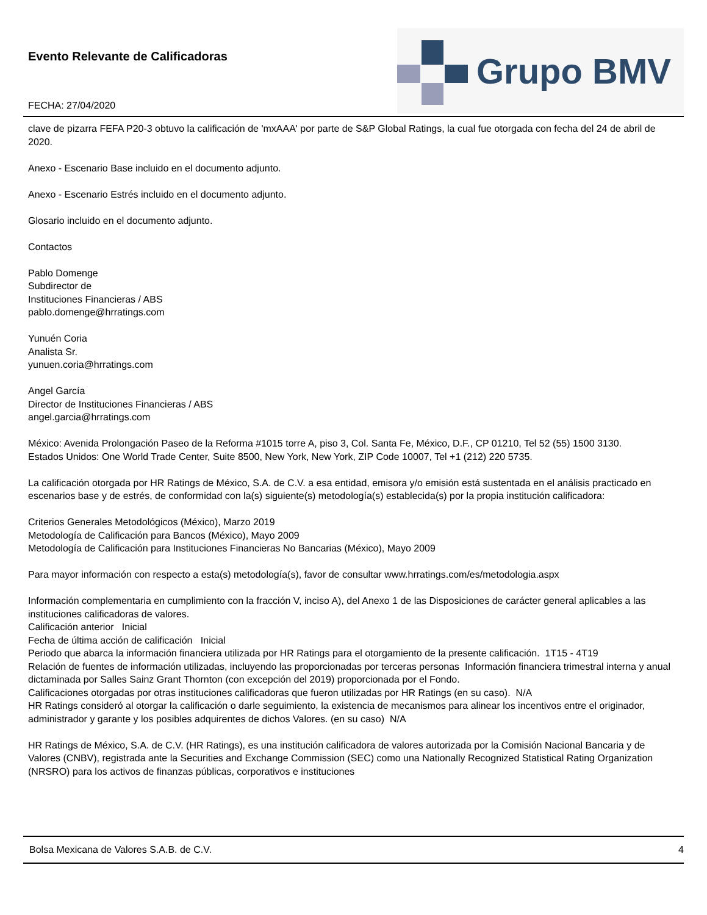Evento Relevante de Calificadoras
FECHA: 27/04/2020
Grupo BMV
clave de pizarra FEFA P20-3 obtuvo la calificación de 'mxAAA' por parte de S&P Global Ratings, la cual fue otorgada con fecha del 24 de abril de 2020.
Anexo - Escenario Base incluido en el documento adjunto.
Anexo - Escenario Estrés incluido en el documento adjunto.
Glosario incluido en el documento adjunto.
Contactos
Pablo Domenge
Subdirector de
Instituciones Financieras / ABS
pablo.domenge@hrratings.com
Yunuén Coria
Analista Sr.
yunuen.coria@hrratings.com
Angel García
Director de Instituciones Financieras / ABS
angel.garcia@hrratings.com
México: Avenida Prolongación Paseo de la Reforma #1015 torre A, piso 3, Col. Santa Fe, México, D.F., CP 01210, Tel 52 (55) 1500 3130.
Estados Unidos: One World Trade Center, Suite 8500, New York, New York, ZIP Code 10007, Tel +1 (212) 220 5735.
La calificación otorgada por HR Ratings de México, S.A. de C.V. a esa entidad, emisora y/o emisión está sustentada en el análisis practicado en escenarios base y de estrés, de conformidad con la(s) siguiente(s) metodología(s) establecida(s) por la propia institución calificadora:
Criterios Generales Metodológicos (México), Marzo 2019
Metodología de Calificación para Bancos (México), Mayo 2009
Metodología de Calificación para Instituciones Financieras No Bancarias (México), Mayo 2009
Para mayor información con respecto a esta(s) metodología(s), favor de consultar www.hrratings.com/es/metodologia.aspx
Información complementaria en cumplimiento con la fracción V, inciso A), del Anexo 1 de las Disposiciones de carácter general aplicables a las instituciones calificadoras de valores.
Calificación anterior Inicial
Fecha de última acción de calificación Inicial
Periodo que abarca la información financiera utilizada por HR Ratings para el otorgamiento de la presente calificación. 1T15 - 4T19
Relación de fuentes de información utilizadas, incluyendo las proporcionadas por terceras personas Información financiera trimestral interna y anual dictaminada por Salles Sainz Grant Thornton (con excepción del 2019) proporcionada por el Fondo.
Calificaciones otorgadas por otras instituciones calificadoras que fueron utilizadas por HR Ratings (en su caso). N/A
HR Ratings consideró al otorgar la calificación o darle seguimiento, la existencia de mecanismos para alinear los incentivos entre el originador, administrador y garante y los posibles adquirentes de dichos Valores. (en su caso) N/A
HR Ratings de México, S.A. de C.V. (HR Ratings), es una institución calificadora de valores autorizada por la Comisión Nacional Bancaria y de Valores (CNBV), registrada ante la Securities and Exchange Commission (SEC) como una Nationally Recognized Statistical Rating Organization (NRSRO) para los activos de finanzas públicas, corporativos e instituciones
Bolsa Mexicana de Valores S.A.B. de C.V. 4